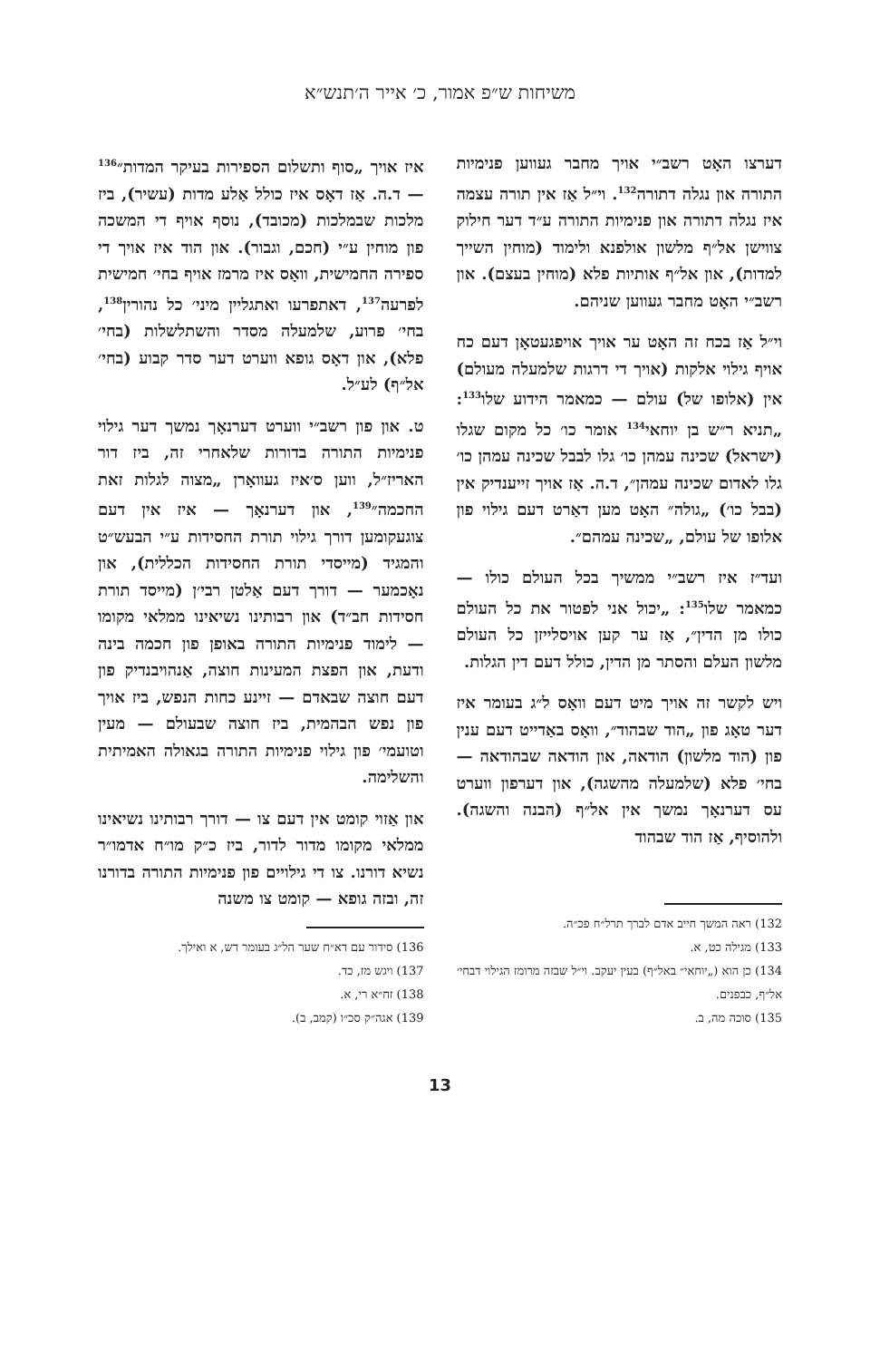משיחות ש״פ אמור, כ׳ אייר ה׳תנש״א
דערצו האָט רשב״י אויך מחבר געווען פנימיות התורה און נגלה דתורה<sup>132</sup>. וי״ל אַז אין תורה עצמה איז נגלה דתורה און פנימיות התורה ע״ד דער חילוק צווישן אל״ף מלשון אולפנא ולימוד (מוחין השייך למדות), און אל״ף אותיות פלא (מוחין בעצם). און רשב״י האָט מחבר געווען שניהם.
וי״ל אַז בכח זה האָט ער אויך אויפגעטאָן דעם כח אויף גילוי אלקות (אויך די דרגות שלמעלה מעולם) אין (אלופו של) עולם — כמאמר הידוע שלו<sup>133</sup>: „תניא ר״ש בן יוחאי<sup>134</sup> אומר כו׳ כל מקום שגלו (ישראל) שכינה עמהן כו׳ גלו לבבל שכינה עמהן כו׳ גלו לאדום שכינה עמהן״, ד.ה. אַז אויך זייענדיק אין (בבל כו׳) „גולה״ האָט מען דאַרט דעם גילוי פון אלופו של עולם, „שכינה עמהם״.
ועד״ז איז רשב״י ממשיך בכל העולם כולו — כמאמר שלו<sup>135</sup>: „יכול אני לפטור את כל העולם כולו מן הדין״, אַז ער קען אויסלייזן כל העולם מלשון העלם והסתר מן הדין, כולל דעם דין הגלות.
ויש לקשר זה אויך מיט דעם וואָס ל״ג בעומר איז דער טאָג פון „הוד שבהוד״, וואָס באַדייט דעם ענין פון (הוד מלשון) הודאה, און הודאה שבהודאה — בחי׳ פלא (שלמעלה מהשגה), און דערפון ווערט עס דערנאָך נמשך אין אל״ף (הבנה והשגה). ולהוסיף, אַז הוד שבהוד
132) ראה המשך חייב אדם לברך תרל״ח פכ״ה.
133) מגילה כט, א.
134) כן הוא („יוחאי״ באל״ף) בעין יעקב. וי״ל שבזה מרומז הגילוי דבחי׳ אל״ף, כבפנים.
135) סוכה מה, ב.
איז אויך „סוף ותשלום הספירות בעיקר המדות״<sup>136</sup> — ד.ה. אַז דאָס איז כולל אַלע מדות (עשיר), ביז מלכות שבמלכות (מכובד), נוסף אויף די המשכה פון מוחין ע״י (חכם, וגבור). און הוד איז אויך די ספירה החמישית, וואָס איז מרמז אויף בחי׳ חמישית לפרעה<sup>137</sup>, דאתפרעו ואתגליין מיני׳ כל נהורין<sup>138</sup>, בחי׳ פרוע, שלמעלה מסדר והשתלשלות (בחי׳ פלא), און דאָס גופא ווערט דער סדר קבוע (בחי׳ אל״ף) לע״ל.
ט. און פון רשב״י ווערט דערנאָך נמשך דער גילוי פנימיות התורה בדורות שלאחרי זה, ביז דור האריז״ל, ווען ס׳איז געוואָרן „מצוה לגלות זאת החכמה״<sup>139</sup>, און דערנאָך — איז אין דעם צוגעקומען דורך גילוי תורת החסידות ע״י הבעש״ט והמגיד (מייסדי תורת החסידות הכללית), און נאָכמער — דורך דעם אַלטן רבי׳ן (מייסד תורת חסידות חב״ד) און רבותינו נשיאינו ממלאי מקומו — לימוד פנימיות התורה באופן פון חכמה בינה ודעת, און הפצת המעינות חוצה, אַנהויבנדיק פון דעם חוצה שבאדם — זיינע כחות הנפש, ביז אויך פון נפש הבהמית, ביז חוצה שבעולם — מעין וטועמי׳ פון גילוי פנימיות התורה בגאולה האמיתית והשלימה.
און אַזוי קומט אין דעם צו — דורך רבותינו נשיאינו ממלאי מקומו מדור לדור, ביז כ״ק מו״ח אדמו״ר נשיא דורנו. צו די גילויים פון פנימיות התורה בדורנו זה, ובזה גופא — קומט צו משנה
136) סידור עם דא״ח שער הל״ג בעומר דש, א ואילך.
137) ויגש מז, כד.
138) זח״א רי, א.
139) אגה״ק סכ״ו (קמב, ב).
13